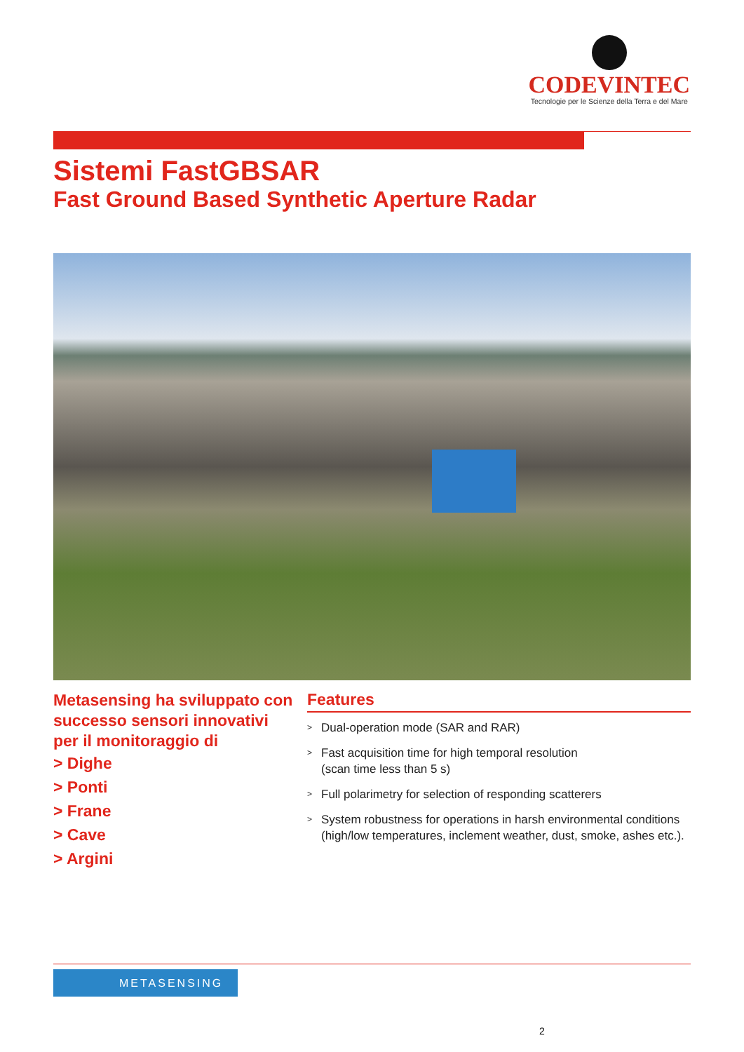CODEVINTEC
Tecnologie per le Scienze della Terra e del Mare
Sistemi FastGBSAR
Fast Ground Based Synthetic Aperture Radar
Metasensing ha sviluppato con successo sensori innovativi per il monitoraggio di
> Dighe
> Ponti
> Frane
> Cave
> Argini
Features
> Dual-operation mode (SAR and RAR)
> Fast acquisition time for high temporal resolution
(scan time less than 5 s)
> Full polarimetry for selection of responding scatterers
> System robustness for operations in harsh environmental conditions (high/low temperatures, inclement weather, dust, smoke, ashes etc.).
METASENSING
2